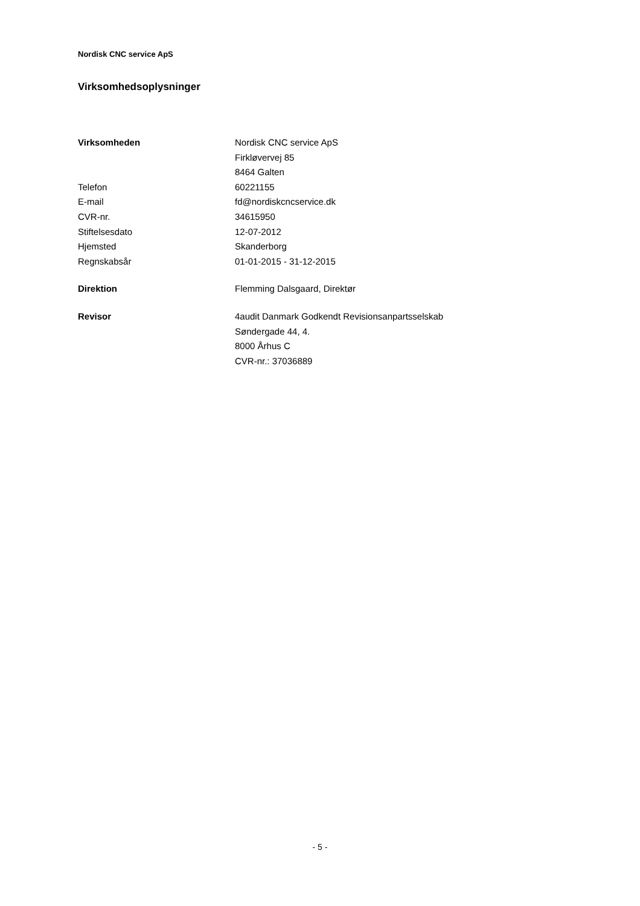Nordisk CNC service ApS
Virksomhedsoplysninger
Virksomheden Nordisk CNC service ApS
Firkløvervej 85
8464 Galten
Telefon 60221155
E-mail fd@nordiskcncservice.dk
CVR-nr. 34615950
Stiftelsesdato 12-07-2012
Hjemsted Skanderborg
Regnskabsår 01-01-2015 - 31-12-2015
Direktion Flemming Dalsgaard, Direktør
Revisor 4audit Danmark Godkendt Revisionsanpartsselskab
Søndergade 44, 4.
8000 Århus C
CVR-nr.: 37036889
- 5 -